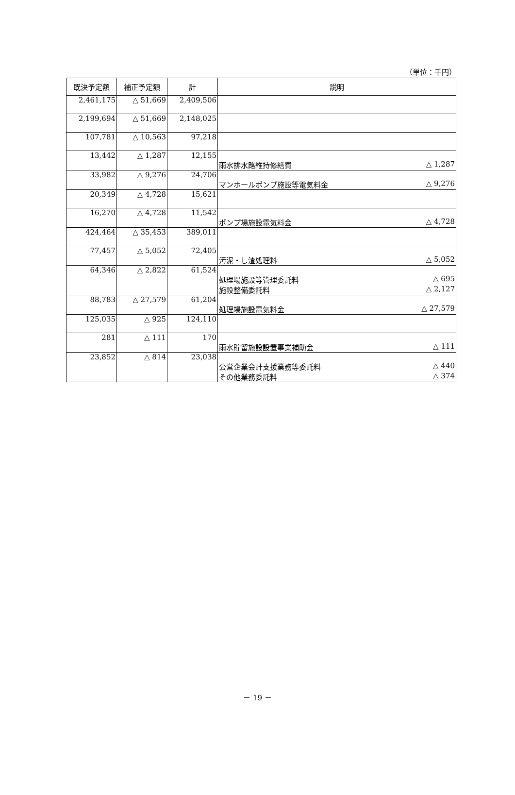（単位：千円）
| 既決予定額 | 補正予定額 | 計 | 説明 |
| --- | --- | --- | --- |
| 2,461,175 | △ 51,669 | 2,409,506 | |
| 2,199,694 | △ 51,669 | 2,148,025 | |
| 107,781 | △ 10,563 | 97,218 | |
| 13,442 | △ 1,287 | 12,155 | 雨水排水路維持修繕費 △ 1,287 |
| 33,982 | △ 9,276 | 24,706 | マンホールポンプ施設等電気料金 △ 9,276 |
| 20,349 | △ 4,728 | 15,621 | |
| 16,270 | △ 4,728 | 11,542 | ポンプ場施設電気料金 △ 4,728 |
| 424,464 | △ 35,453 | 389,011 | |
| 77,457 | △ 5,052 | 72,405 | 汚泥・し渣処理料 △ 5,052 |
| 64,346 | △ 2,822 | 61,524 | 処理場施設等管理委託料 △ 695 施設整備委託料 △ 2,127 |
| 88,783 | △ 27,579 | 61,204 | 処理場施設電気料金 △ 27,579 |
| 125,035 | △ 925 | 124,110 | |
| 281 | △ 111 | 170 | 雨水貯留施設設置事業補助金 △ 111 |
| 23,852 | △ 814 | 23,038 | 公営企業会計支援業務等委託料 △ 440 その他業務委託料 △ 374 |
－ 19 －